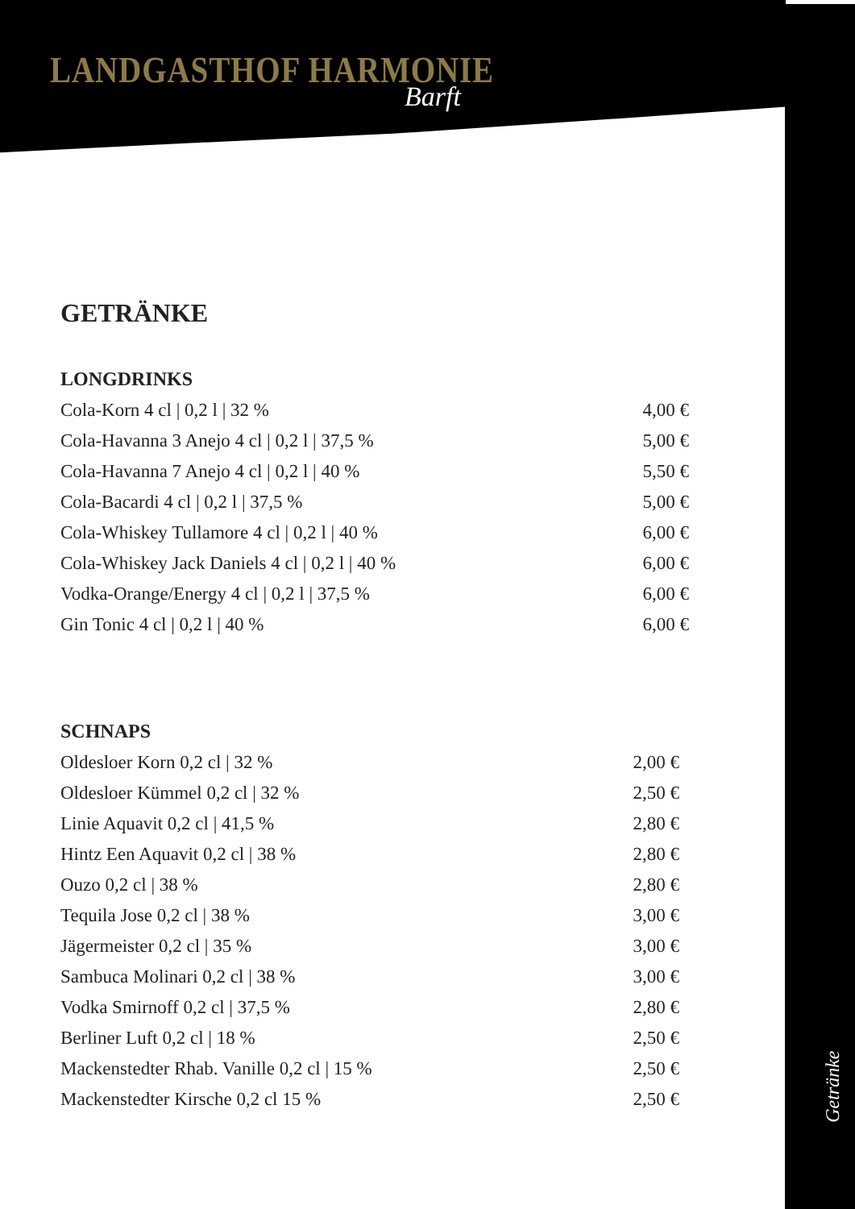LANDGASTHOF HARMONIE
Barft
GETRÄNKE
LONGDRINKS
| Cola-Korn 4 cl / 0,2 l / 32 % | 4,00 € |
| Cola-Havanna 3 Anejo 4 cl / 0,2 l / 37,5 % | 5,00 € |
| Cola-Havanna 7 Anejo 4 cl / 0,2 l / 40 % | 5,50 € |
| Cola-Bacardi 4 cl / 0,2 l / 37,5 % | 5,00 € |
| Cola-Whiskey Tullamore 4 cl / 0,2 l / 40 % | 6,00 € |
| Cola-Whiskey Jack Daniels 4 cl / 0,2 l / 40 % | 6,00 € |
| Vodka-Orange/Energy 4 cl / 0,2 l / 37,5 % | 6,00 € |
| Gin Tonic 4 cl / 0,2 l / 40 % | 6,00 € |
SCHNAPS
| Oldesloer Korn 0,2 cl / 32 % | 2,00 € |
| Oldesloer Kümmel 0,2 cl / 32 % | 2,50 € |
| Linie Aquavit 0,2 cl / 41,5 % | 2,80 € |
| Hintz Een Aquavit 0,2 cl / 38 % | 2,80 € |
| Ouzo 0,2 cl / 38 % | 2,80 € |
| Tequila Jose 0,2 cl / 38 % | 3,00 € |
| Jägermeister 0,2 cl / 35 % | 3,00 € |
| Sambuca Molinari 0,2 cl / 38 % | 3,00 € |
| Vodka Smirnoff 0,2 cl / 37,5 % | 2,80 € |
| Berliner Luft 0,2 cl / 18 % | 2,50 € |
| Mackenstedter Rhab. Vanille 0,2 cl / 15 % | 2,50 € |
| Mackenstedter Kirsche 0,2 cl 15 % | 2,50 € |
Getränke